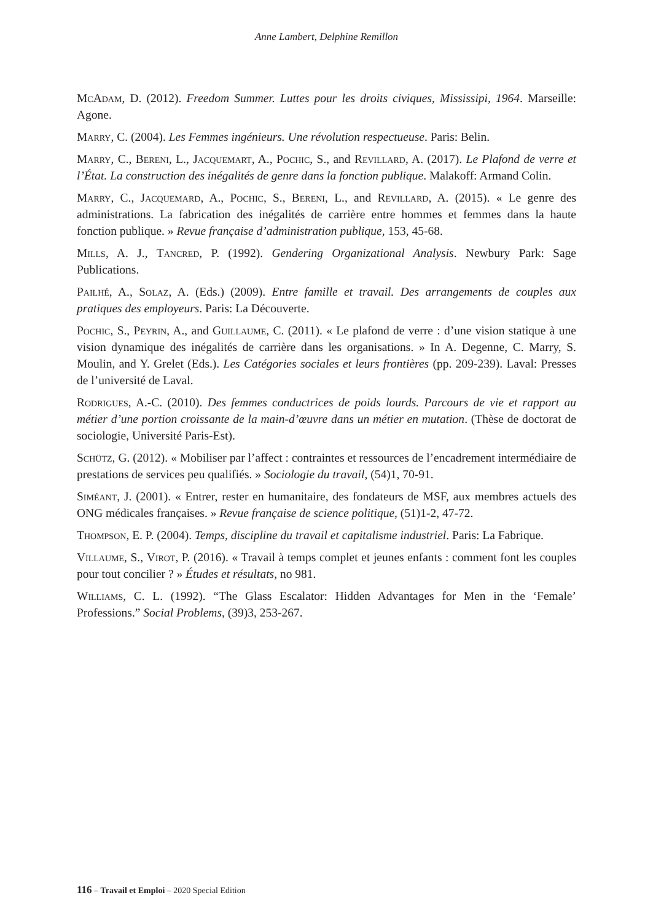Anne Lambert, Delphine Remillon
McAdam, D. (2012). Freedom Summer. Luttes pour les droits civiques, Mississipi, 1964. Marseille: Agone.
Marry, C. (2004). Les Femmes ingénieurs. Une révolution respectueuse. Paris: Belin.
Marry, C., Bereni, L., Jacquemart, A., Pochic, S., and Revillard, A. (2017). Le Plafond de verre et l’État. La construction des inégalités de genre dans la fonction publique. Malakoff: Armand Colin.
Marry, C., Jacquemard, A., Pochic, S., Bereni, L., and Revillard, A. (2015). « Le genre des administrations. La fabrication des inégalités de carrière entre hommes et femmes dans la haute fonction publique. » Revue française d’administration publique, 153, 45-68.
Mills, A. J., Tancred, P. (1992). Gendering Organizational Analysis. Newbury Park: Sage Publications.
Pailhé, A., Solaz, A. (Eds.) (2009). Entre famille et travail. Des arrangements de couples aux pratiques des employeurs. Paris: La Découverte.
Pochic, S., Peyrin, A., and Guillaume, C. (2011). « Le plafond de verre : d’une vision statique à une vision dynamique des inégalités de carrière dans les organisations. » In A. Degenne, C. Marry, S. Moulin, and Y. Grelet (Eds.). Les Catégories sociales et leurs frontières (pp. 209-239). Laval: Presses de l’université de Laval.
Rodrigues, A.-C. (2010). Des femmes conductrices de poids lourds. Parcours de vie et rapport au métier d’une portion croissante de la main-d’œuvre dans un métier en mutation. (Thèse de doctorat de sociologie, Université Paris-Est).
Schütz, G. (2012). « Mobiliser par l’affect : contraintes et ressources de l’encadrement intermédiaire de prestations de services peu qualifiés. » Sociologie du travail, (54)1, 70-91.
Siméant, J. (2001). « Entrer, rester en humanitaire, des fondateurs de MSF, aux membres actuels des ONG médicales françaises. » Revue française de science politique, (51)1-2, 47-72.
Thompson, E. P. (2004). Temps, discipline du travail et capitalisme industriel. Paris: La Fabrique.
Villaume, S., Virot, P. (2016). « Travail à temps complet et jeunes enfants : comment font les couples pour tout concilier ? » Études et résultats, no 981.
Williams, C. L. (1992). “The Glass Escalator: Hidden Advantages for Men in the ‘Female’ Professions.” Social Problems, (39)3, 253-267.
116 – Travail et Emploi – 2020 Special Edition